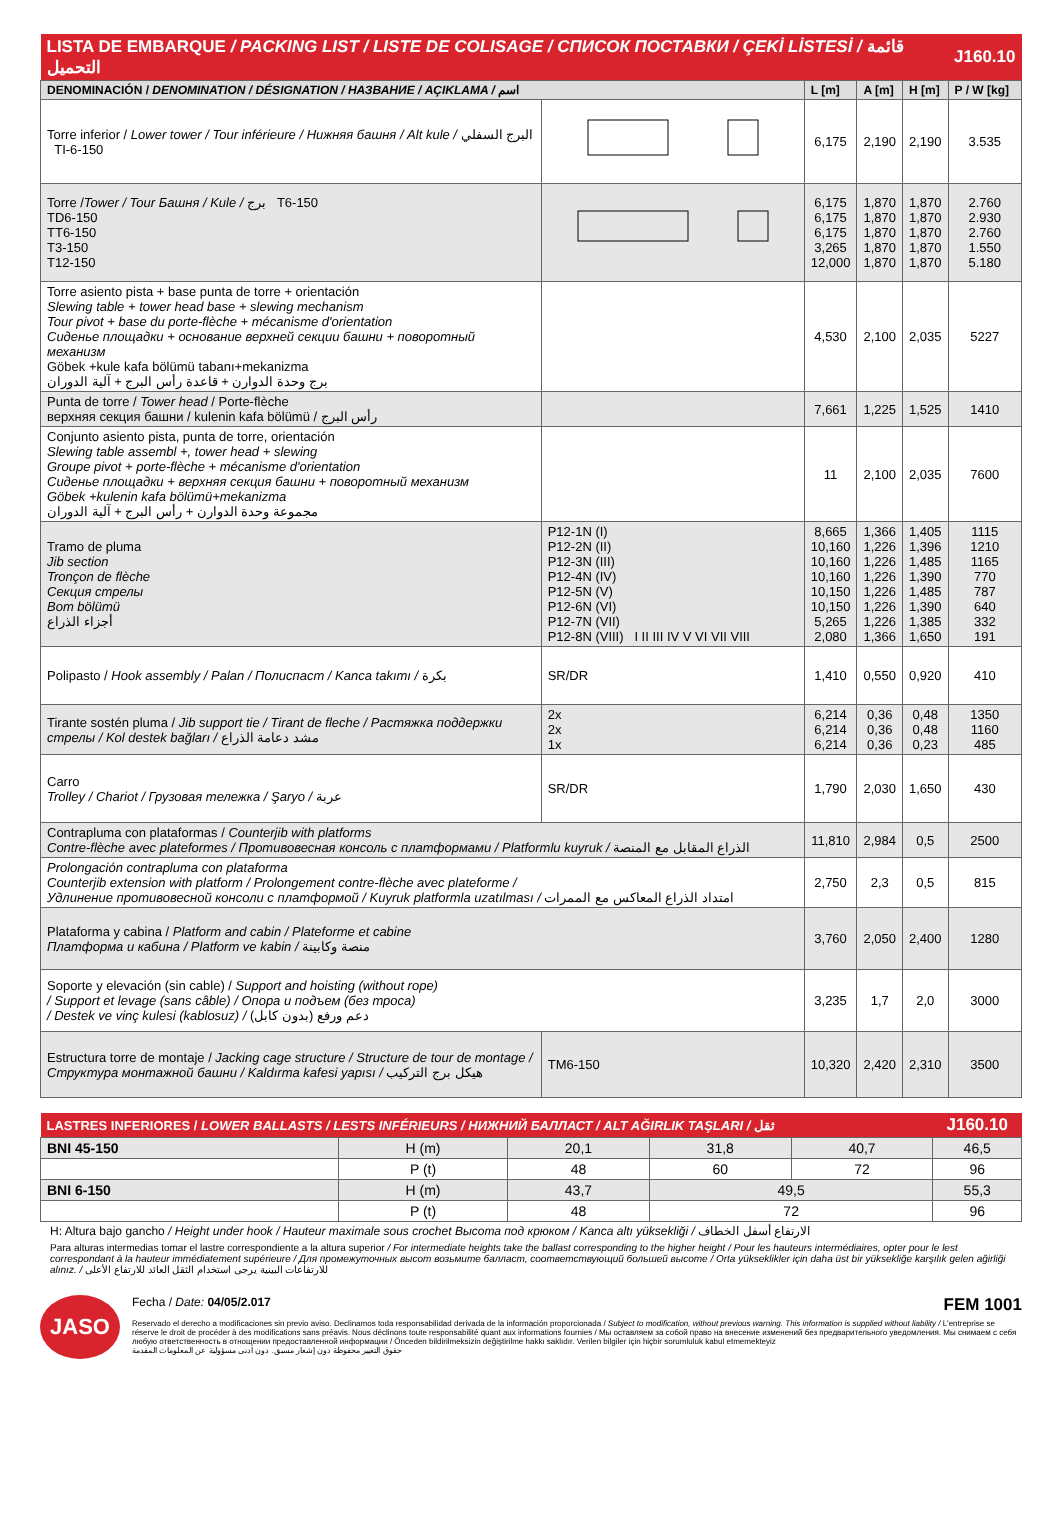| LISTA DE EMBARQUE / PACKING LIST / LISTE DE COLISAGE / СПИСОК ПОСТАВКИ / ÇEKİ LİSTESİ / قائمة التحميل | | | | | J160.10 |
| DENOMINACIÓN / DENOMINATION / DÉSIGNATION / НАЗВАНИЕ / AÇIKLAMA / اسم | | L [m] | A [m] | H [m] | P / W [kg] |
| Torre inferior / Lower tower / Tour inférieure / Нижняя башня / Alt kule / البرج السفلي TI-6-150 | | 6,175 | 2,190 | 2,190 | 3.535 |
| Torre / Tower / Tour Башня / Kule / برج T6-150 TD6-150 TT6-150 T3-150 T12-150 | | 6,175 6,175 6,175 3,265 12,000 | 1,870 1,870 1,870 1,870 1,870 | 1,870 1,870 1,870 1,870 1,870 | 2.760 2.930 2.760 1.550 5.180 |
| Torre asiento pista + base punta de torre + orientación Slewing table + tower head base + slewing mechanism Tour pivot + base du porte-flèche + mécanisme d'orientation Сиденье площадки + основание верхней секции башни + поворотный механизм Göbek +kule kafa bölümü tabanı+mekanizma برج وحدة الدوارن + قاعدة رأس البرج + آلية الدوران | | 4,530 | 2,100 | 2,035 | 5227 |
| Punta de torre / Tower head / Porte-flèche верхняя секция башни / kulenin kafa bölümü / رأس البرج | | 7,661 | 1,225 | 1,525 | 1410 |
| Conjunto asiento pista, punta de torre, orientación Slewing table assembl +, tower head + slewing Groupe pivot + porte-flèche + mécanisme d'orientation Сиденье площадки + верхняя секция башни + поворотный механизм Göbek +kulenin kafa bölümü+mekanizma مجموعة وحدة الدوارن + رأس البرج + آلية الدوران | | 11 | 2,100 | 2,035 | 7600 |
| Tramo de pluma Jib section Tronçon de flèche Секция стрелы Bom bölümü أجزاء الذراع | P12-1N (I) P12-2N (II) P12-3N (III) P12-4N (IV) P12-5N (V) P12-6N (VI) P12-7N (VII) P12-8N (VIII) I II III IV V VI VII VIII | 8,665 10,160 10,160 10,160 10,150 10,150 5,265 2,080 | 1,366 1,226 1,226 1,226 1,226 1,226 1,226 1,366 | 1,405 1,396 1,485 1,390 1,485 1,390 1,385 1,650 | 1115 1210 1165 770 787 640 332 191 |
| Polipasto / Hook assembly / Palan / Полиспаст / Kanca takımı / بكرة | SR/DR | 1,410 | 0,550 | 0,920 | 410 |
| Tirante sostén pluma / Jib support tie / Tirant de fleche / Растяжка поддержки стрелы / Kol destek bağları / مشد دعامة الذراع | 2x 2x 1x | 6,214 6,214 6,214 | 0,36 0,36 0,36 | 0,48 0,48 0,23 | 1350 1160 485 |
| Carro Trolley / Chariot / Грузовая тележка / Şaryo / عربة | SR/DR | 1,790 | 2,030 | 1,650 | 430 |
| Contrapluma con plataformas / Counterjib with platforms Contre-flèche avec plateformes / Противовесная консоль с платформами / Platformlu kuyruk / الذراع المقابل مع المنصة | | 11,810 | 2,984 | 0,5 | 2500 |
| Prolongación contrapluma con plataforma Counterjib extension with platform / Prolongement contre-flèche avec plateforme / Удлинение противовесной консоли с платформой / Kuyruk platformla uzatılması / امتداد الذراع المعاكس مع الممرات | | 2,750 | 2,3 | 0,5 | 815 |
| Plataforma y cabina / Platform and cabin / Plateforme et cabine Платформа и кабина / Platform ve kabin / منصة وكابينة | | 3,760 | 2,050 | 2,400 | 1280 |
| Soporte y elevación (sin cable) / Support and hoisting (without rope) / Support et levage (sans câble) / Опора и подъем (без троса) / Destek ve vinç kulesi (kablosuz) / دعم ورفع (بدون كابل) | | 3,235 | 1,7 | 2,0 | 3000 |
| Estructura torre de montaje / Jacking cage structure / Structure de tour de montage / Структура монтажной башни / Kaldırma kafesi yapısı / هيكل برج التركيب | TM6-150 | 10,320 | 2,420 | 2,310 | 3500 |
| LASTRES INFERIORES / LOWER BALLASTS / LESTS INFÉRIEURS / НИЖНИЙ БАЛЛАСТ / ALT AĞIRLIK TAŞLARI / ثقل | | | | | J160.10 |
| BNI 45-150 | H (m) | 20,1 | 31,8 | 40,7 | 46,5 |
| | P (t) | 48 | 60 | 72 | 96 |
| BNI 6-150 | H (m) | 43,7 | 49,5 | | 55,3 |
| | P (t) | 48 | 72 | | 96 |
H: Altura bajo gancho / Height under hook / Hauteur maximale sous crochet Высота под крюком / Kanca altı yüksekliği / الارتفاع أسفل الخطاف
Para alturas intermedias tomar el lastre correspondiente a la altura superior / For intermediate heights take the ballast corresponding to the higher height / Pour les hauteurs intermédiaires, opter pour le lest correspondant à la hauteur immédiatement supérieure / Для промежуточных высот возьмите балласт, соответствующий большей высоте / Orta yükseklikler için daha üst bir yüksekliğe karşılık gelen ağirliği alınız. / للارتفاعات البينية يرجى استخدام الثقل العائد للارتفاع الأعلى
JASO
Fecha / Date: 04/05/2.017 FEM 1001
Reservado el derecho a modificaciones sin previo aviso. Declinamos toda responsabilidad derivada de la información proporcionada / Subject to modification, without previous warning. This information is supplied without liability / L'entreprise se réserve le droit de procéder à des modifications sans préavis. Nous déclinons toute responsabilité quant aux informations fournies / Мы оставляем за собой право на внесение изменений без предварительного уведомления. Мы снимаем с себя любую ответственность в отношении предоставленной информации / Önceden bildirilmeksizin değiştirilme hakkı saklıdır. Verilen bilgiler için hiçbir sorumluluk kabul etmemekteyiz
حقوق التغيير محفوظة دون إشعار مسبق. دون أدنى مسؤولية عن المعلومات المقدمة